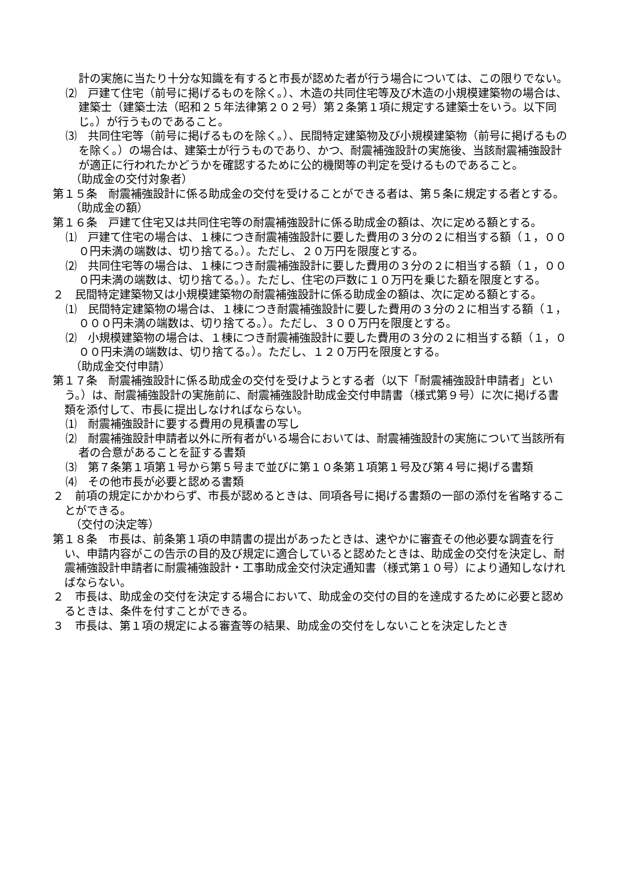計の実施に当たり十分な知識を有すると市長が認めた者が行う場合については、この限りでない。
⑵　戸建て住宅（前号に掲げるものを除く。）、木造の共同住宅等及び木造の小規模建築物の場合は、建築士（建築士法（昭和２５年法律第２０２号）第２条第１項に規定する建築士をいう。以下同じ。）が行うものであること。
⑶　共同住宅等（前号に掲げるものを除く。）、民間特定建築物及び小規模建築物（前号に掲げるものを除く。）の場合は、建築士が行うものであり、かつ、耐震補強設計の実施後、当該耐震補強設計が適正に行われたかどうかを確認するために公的機関等の判定を受けるものであること。
（助成金の交付対象者）
第１５条　耐震補強設計に係る助成金の交付を受けることができる者は、第５条に規定する者とする。
（助成金の額）
第１６条　戸建て住宅又は共同住宅等の耐震補強設計に係る助成金の額は、次に定める額とする。
⑴　戸建て住宅の場合は、１棟につき耐震補強設計に要した費用の３分の２に相当する額（１，０００円未満の端数は、切り捨てる。）。ただし、２０万円を限度とする。
⑵　共同住宅等の場合は、１棟につき耐震補強設計に要した費用の３分の２に相当する額（１，０００円未満の端数は、切り捨てる。）。ただし、住宅の戸数に１０万円を乗じた額を限度とする。
２　民間特定建築物又は小規模建築物の耐震補強設計に係る助成金の額は、次に定める額とする。
⑴　民間特定建築物の場合は、１棟につき耐震補強設計に要した費用の３分の２に相当する額（１，０００円未満の端数は、切り捨てる。）。ただし、３００万円を限度とする。
⑵　小規模建築物の場合は、１棟につき耐震補強設計に要した費用の３分の２に相当する額（１，０００円未満の端数は、切り捨てる。）。ただし、１２０万円を限度とする。
（助成金交付申請）
第１７条　耐震補強設計に係る助成金の交付を受けようとする者（以下「耐震補強設計申請者」という。）は、耐震補強設計の実施前に、耐震補強設計助成金交付申請書（様式第９号）に次に掲げる書類を添付して、市長に提出しなければならない。
⑴　耐震補強設計に要する費用の見積書の写し
⑵　耐震補強設計申請者以外に所有者がいる場合においては、耐震補強設計の実施について当該所有者の合意があることを証する書類
⑶　第７条第１項第１号から第５号まで並びに第１０条第１項第１号及び第４号に掲げる書類
⑷　その他市長が必要と認める書類
２　前項の規定にかかわらず、市長が認めるときは、同項各号に掲げる書類の一部の添付を省略することができる。
（交付の決定等）
第１８条　市長は、前条第１項の申請書の提出があったときは、速やかに審査その他必要な調査を行い、申請内容がこの告示の目的及び規定に適合していると認めたときは、助成金の交付を決定し、耐震補強設計申請者に耐震補強設計・工事助成金交付決定通知書（様式第１０号）により通知しなければならない。
２　市長は、助成金の交付を決定する場合において、助成金の交付の目的を達成するために必要と認めるときは、条件を付すことができる。
３　市長は、第１項の規定による審査等の結果、助成金の交付をしないことを決定したとき